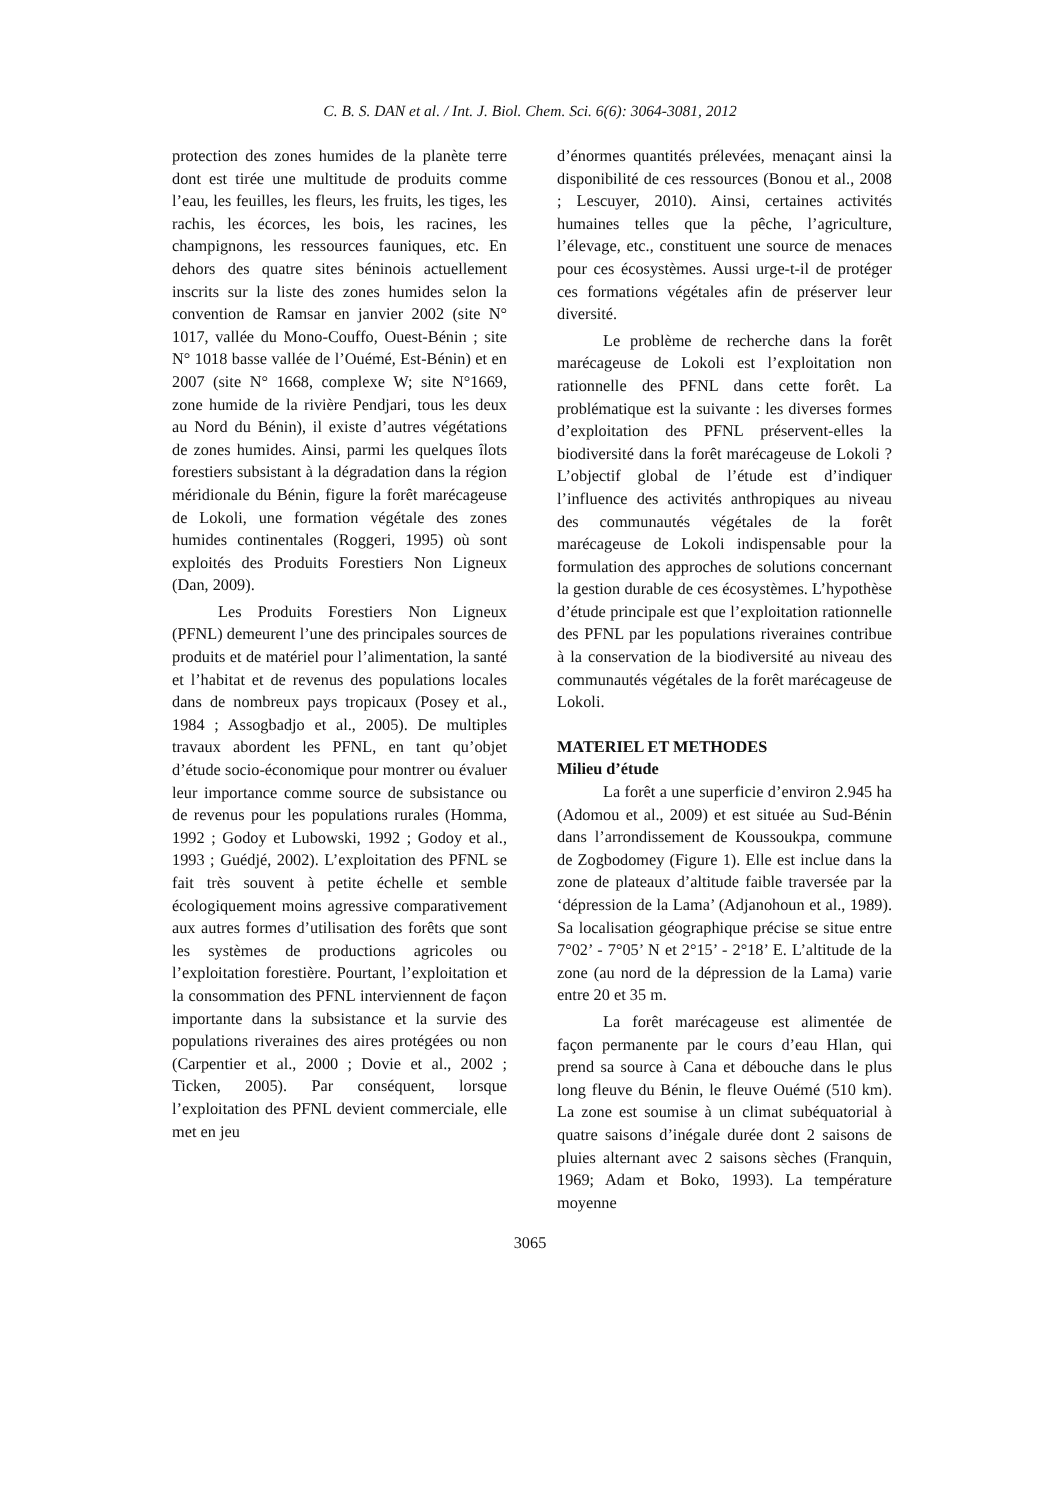C. B. S. DAN et al. / Int. J. Biol. Chem. Sci. 6(6): 3064-3081, 2012
protection des zones humides de la planète terre dont est tirée une multitude de produits comme l’eau, les feuilles, les fleurs, les fruits, les tiges, les rachis, les écorces, les bois, les racines, les champignons, les ressources fauniques, etc. En dehors des quatre sites béninois actuellement inscrits sur la liste des zones humides selon la convention de Ramsar en janvier 2002 (site N° 1017, vallée du Mono-Couffo, Ouest-Bénin ; site N° 1018 basse vallée de l’Ouémé, Est-Bénin) et en 2007 (site N° 1668, complexe W; site N°1669, zone humide de la rivière Pendjari, tous les deux au Nord du Bénin), il existe d’autres végétations de zones humides. Ainsi, parmi les quelques îlots forestiers subsistant à la dégradation dans la région méridionale du Bénin, figure la forêt marécageuse de Lokoli, une formation végétale des zones humides continentales (Roggeri, 1995) où sont exploités des Produits Forestiers Non Ligneux (Dan, 2009).
Les Produits Forestiers Non Ligneux (PFNL) demeurent l’une des principales sources de produits et de matériel pour l’alimentation, la santé et l’habitat et de revenus des populations locales dans de nombreux pays tropicaux (Posey et al., 1984 ; Assogbadjo et al., 2005). De multiples travaux abordent les PFNL, en tant qu’objet d’étude socio-économique pour montrer ou évaluer leur importance comme source de subsistance ou de revenus pour les populations rurales (Homma, 1992 ; Godoy et Lubowski, 1992 ; Godoy et al., 1993 ; Guédjé, 2002). L’exploitation des PFNL se fait très souvent à petite échelle et semble écologiquement moins agressive comparativement aux autres formes d’utilisation des forêts que sont les systèmes de productions agricoles ou l’exploitation forestière. Pourtant, l’exploitation et la consommation des PFNL interviennent de façon importante dans la subsistance et la survie des populations riveraines des aires protégées ou non (Carpentier et al., 2000 ; Dovie et al., 2002 ; Ticken, 2005). Par conséquent, lorsque l’exploitation des PFNL devient commerciale, elle met en jeu
d’énormes quantités prélevées, menaçant ainsi la disponibilité de ces ressources (Bonou et al., 2008 ; Lescuyer, 2010). Ainsi, certaines activités humaines telles que la pêche, l’agriculture, l’élevage, etc., constituent une source de menaces pour ces écosystèmes. Aussi urge-t-il de protéger ces formations végétales afin de préserver leur diversité.
Le problème de recherche dans la forêt marécageuse de Lokoli est l’exploitation non rationnelle des PFNL dans cette forêt. La problématique est la suivante : les diverses formes d’exploitation des PFNL préservent-elles la biodiversité dans la forêt marécageuse de Lokoli ? L’objectif global de l’étude est d’indiquer l’influence des activités anthropiques au niveau des communautés végétales de la forêt marécageuse de Lokoli indispensable pour la formulation des approches de solutions concernant la gestion durable de ces écosystèmes. L’hypothèse d’étude principale est que l’exploitation rationnelle des PFNL par les populations riveraines contribue à la conservation de la biodiversité au niveau des communautés végétales de la forêt marécageuse de Lokoli.
MATERIEL ET METHODES
Milieu d’étude
La forêt a une superficie d’environ 2.945 ha (Adomou et al., 2009) et est située au Sud-Bénin dans l’arrondissement de Koussoukpa, commune de Zogbodomey (Figure 1). Elle est inclue dans la zone de plateaux d’altitude faible traversée par la ‘dépression de la Lama’ (Adjanohoun et al., 1989). Sa localisation géographique précise se situe entre 7°02’ - 7°05’ N et 2°15’ - 2°18’ E. L’altitude de la zone (au nord de la dépression de la Lama) varie entre 20 et 35 m.
La forêt marécageuse est alimentée de façon permanente par le cours d’eau Hlan, qui prend sa source à Cana et débouche dans le plus long fleuve du Bénin, le fleuve Ouémé (510 km). La zone est soumise à un climat subéquatorial à quatre saisons d’inégale durée dont 2 saisons de pluies alternant avec 2 saisons sèches (Franquin, 1969; Adam et Boko, 1993). La température moyenne
3065